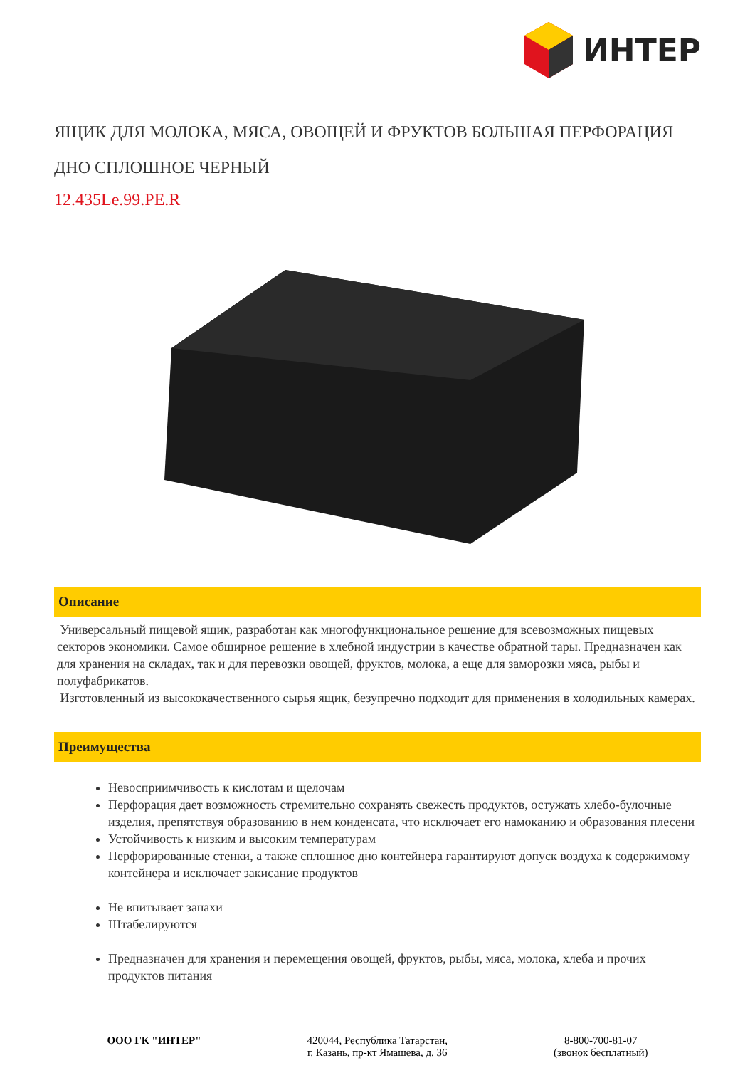ИНТЕР
ЯЩИК ДЛЯ МОЛОКА, МЯСА, ОВОЩЕЙ И ФРУКТОВ БОЛЬШАЯ ПЕРФОРАЦИЯ ДНО СПЛОШНОЕ ЧЕРНЫЙ
12.435Le.99.PE.R
Описание
Универсальный пищевой ящик, разработан как многофункциональное решение для всевозможных пищевых секторов экономики. Самое обширное решение в хлебной индустрии в качестве обратной тары. Предназначен как для хранения на складах, так и для перевозки овощей, фруктов, молока, а еще для заморозки мяса, рыбы и полуфабрикатов.
Изготовленный из высококачественного сырья ящик, безупречно подходит для применения в холодильных камерах.
Преимущества
Невосприимчивость к кислотам и щелочам
Перфорация дает возможность стремительно сохранять свежесть продуктов, остужать хлебо-булочные изделия, препятствуя образованию в нем конденсата, что исключает его намоканию и образования плесени
Устойчивость к низким и высоким температурам
Перфорированные стенки, а также сплошное дно контейнера гарантируют допуск воздуха к содержимому контейнера и исключает закисание продуктов
Не впитывает запахи
Штабелируются
Предназначен для хранения и перемещения овощей, фруктов, рыбы, мяса, молока, хлеба и прочих продуктов питания
ООО ГК "ИНТЕР" 420044, Республика Татарстан,
г. Казань, пр-кт Ямашева, д. 36
8-800-700-81-07
(звонок бесплатный)